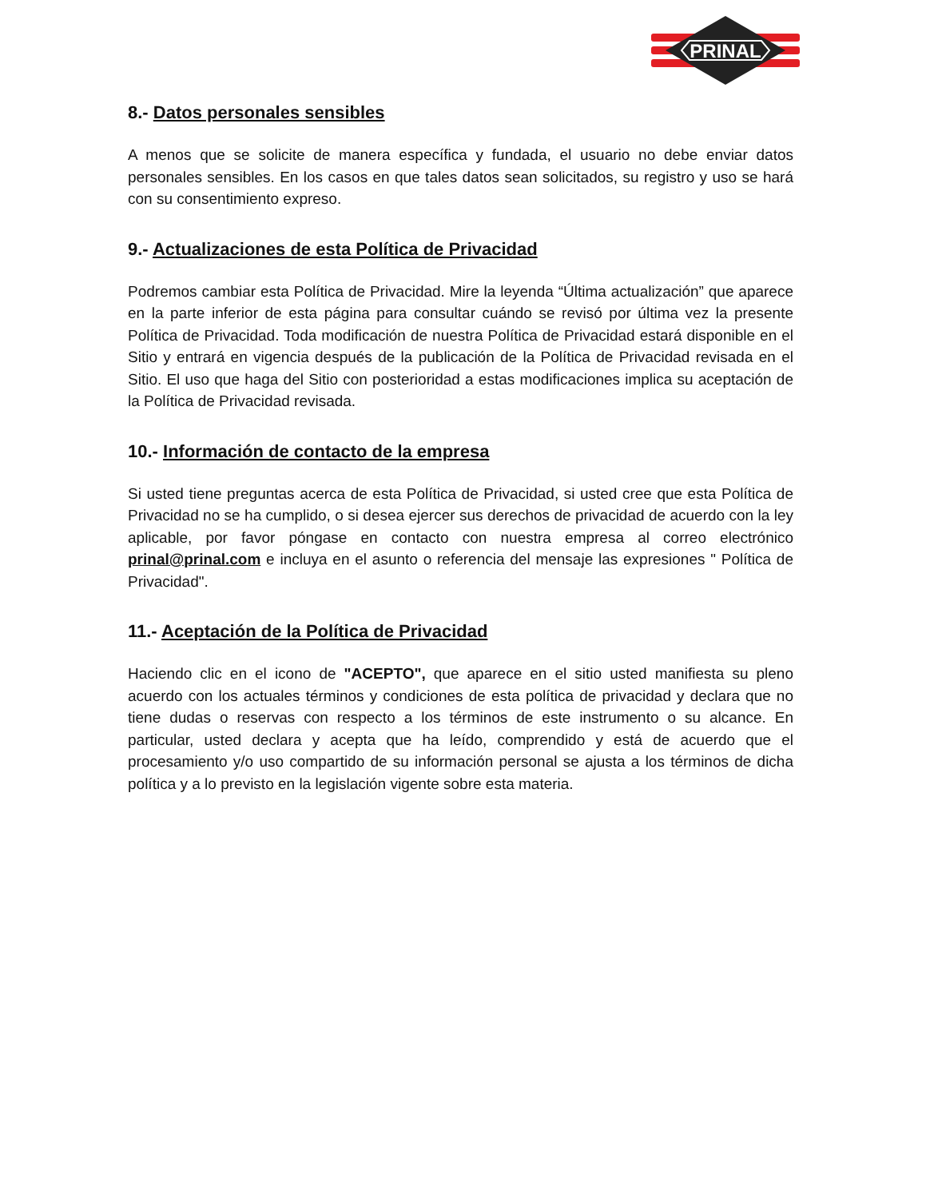PRINAL
8.- Datos personales sensibles
A menos que se solicite de manera específica y fundada, el usuario no debe enviar datos personales sensibles. En los casos en que tales datos sean solicitados, su registro y uso se hará con su consentimiento expreso.
9.- Actualizaciones de esta Política de Privacidad
Podremos cambiar esta Política de Privacidad. Mire la leyenda “Última actualización” que aparece en la parte inferior de esta página para consultar cuándo se revisó por última vez la presente Política de Privacidad. Toda modificación de nuestra Política de Privacidad estará disponible en el Sitio y entrará en vigencia después de la publicación de la Política de Privacidad revisada en el Sitio. El uso que haga del Sitio con posterioridad a estas modificaciones implica su aceptación de la Política de Privacidad revisada.
10.- Información de contacto de la empresa
Si usted tiene preguntas acerca de esta Política de Privacidad, si usted cree que esta Política de Privacidad no se ha cumplido, o si desea ejercer sus derechos de privacidad de acuerdo con la ley aplicable, por favor póngase en contacto con nuestra empresa al correo electrónico prinal@prinal.com e incluya en el asunto o referencia del mensaje las expresiones " Política de Privacidad".
11.- Aceptación de la Política de Privacidad
Haciendo clic en el icono de "ACEPTO", que aparece en el sitio usted manifiesta su pleno acuerdo con los actuales términos y condiciones de esta política de privacidad y declara que no tiene dudas o reservas con respecto a los términos de este instrumento o su alcance. En particular, usted declara y acepta que ha leído, comprendido y está de acuerdo que el procesamiento y/o uso compartido de su información personal se ajusta a los términos de dicha política y a lo previsto en la legislación vigente sobre esta materia.